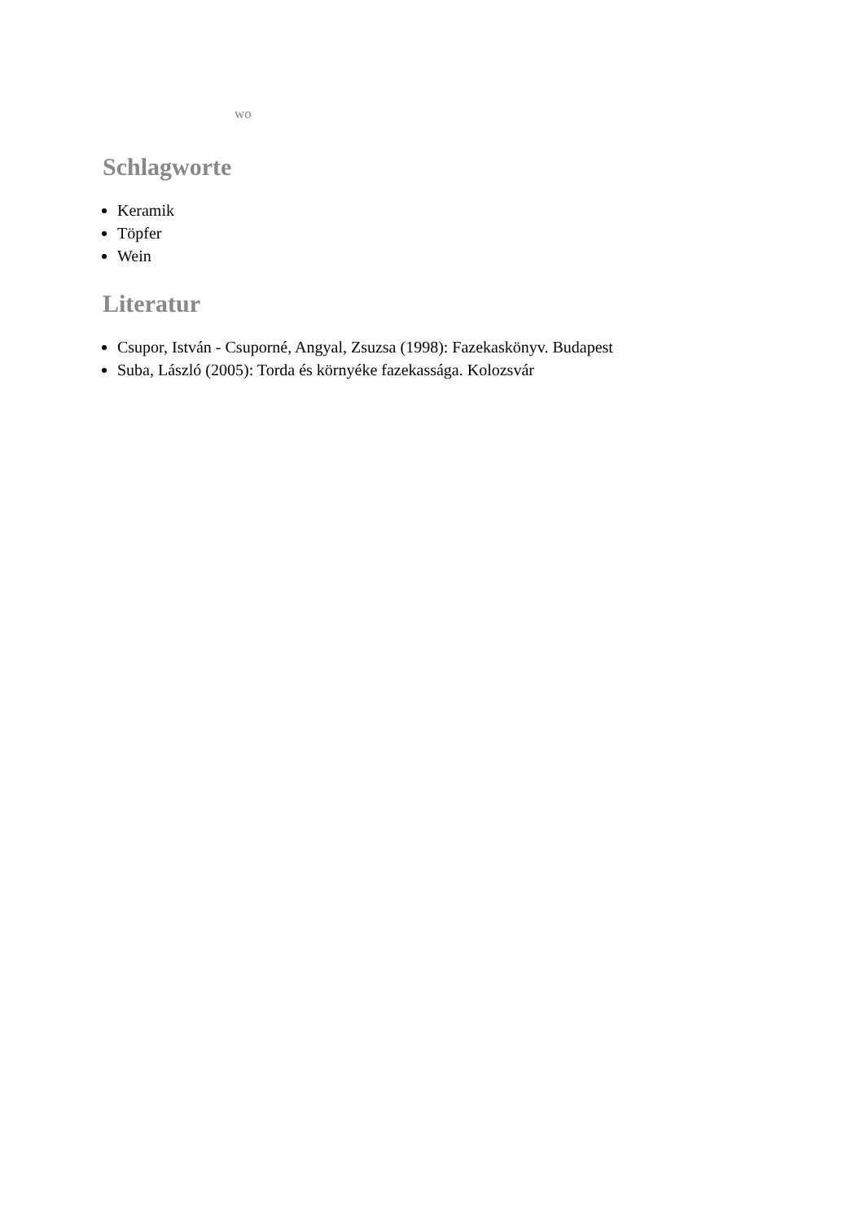wo
Schlagworte
Keramik
Töpfer
Wein
Literatur
Csupor, István - Csuporné, Angyal, Zsuzsa (1998): Fazekaskönyv. Budapest
Suba, László (2005): Torda és környéke fazekassága. Kolozsvár